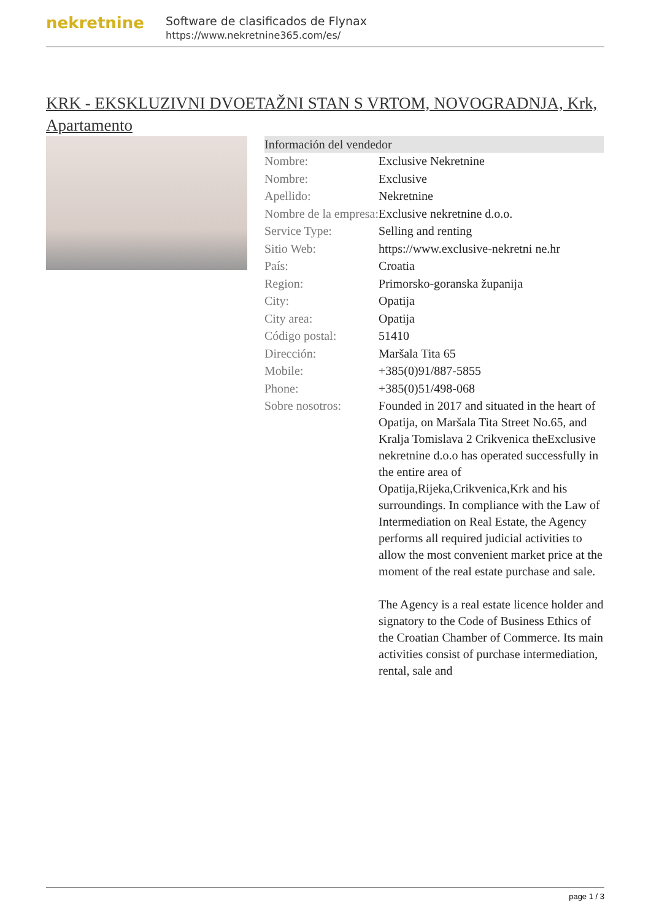nekretnine
Software de clasificados de Flynax
https://www.nekretnine365.com/es/
KRK - EKSKLUZIVNI DVOETAŽNI STAN S VRTOM, NOVOGRADNJA, Krk, Apartamento
| Información del vendedor | |
| --- | --- |
| Nombre: | Exclusive Nekretnine |
| Nombre: | Exclusive |
| Apellido: | Nekretnine |
| Nombre de la empresa: | Exclusive nekretnine d.o.o. |
| Service Type: | Selling and renting |
| Sitio Web: | https://www.exclusive-nekretni ne.hr |
| País: | Croatia |
| Region: | Primorsko-goranska županija |
| City: | Opatija |
| City area: | Opatija |
| Código postal: | 51410 |
| Dirección: | Maršala Tita 65 |
| Mobile: | +385(0)91/887-5855 |
| Phone: | +385(0)51/498-068 |
| Sobre nosotros: | Founded in 2017 and situated in the heart of Opatija, on Maršala Tita Street No.65, and Kralja Tomislava 2 Crikvenica theExclusive nekretnine d.o.o has operated successfully in the entire area of Opatija,Rijeka,Crikvenica,Krk and his surroundings. In compliance with the Law of Intermediation on Real Estate, the Agency performs all required judicial activities to allow the most convenient market price at the moment of the real estate purchase and sale. The Agency is a real estate licence holder and signatory to the Code of Business Ethics of the Croatian Chamber of Commerce. Its main activities consist of purchase intermediation, rental, sale and |
page 1 / 3